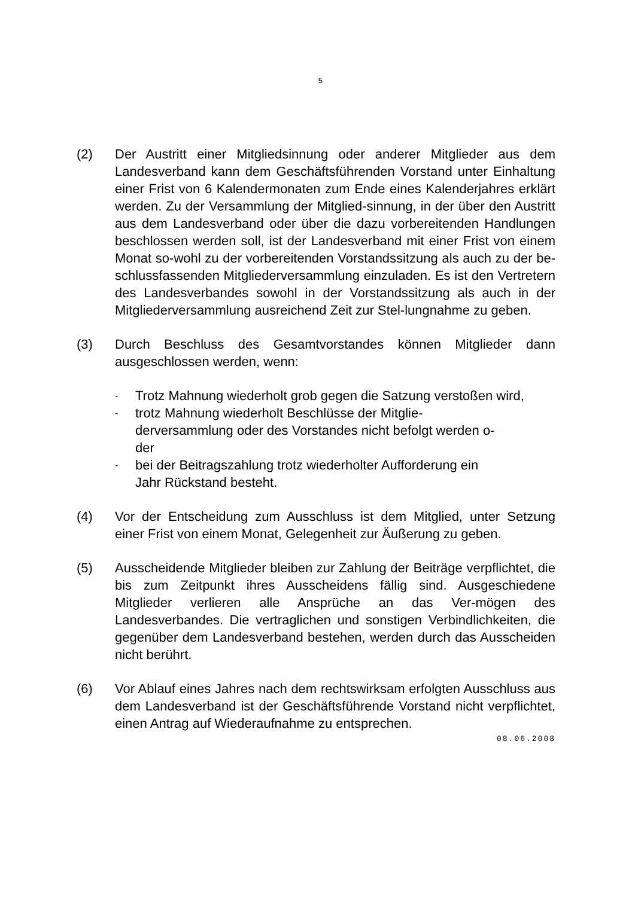5
(2) Der Austritt einer Mitgliedsinnung oder anderer Mitglieder aus dem Landesverband kann dem Geschäftsführenden Vorstand unter Einhaltung einer Frist von 6 Kalendermonaten zum Ende eines Kalenderjahres erklärt werden. Zu der Versammlung der Mitglied-sinnung, in der über den Austritt aus dem Landesverband oder über die dazu vorbereitenden Handlungen beschlossen werden soll, ist der Landesverband mit einer Frist von einem Monat so-wohl zu der vorbereitenden Vorstandssitzung als auch zu der be-schlussfassenden Mitgliederversammlung einzuladen. Es ist den Vertretern des Landesverbandes sowohl in der Vorstandssitzung als auch in der Mitgliederversammlung ausreichend Zeit zur Stel-lungnahme zu geben.
(3) Durch Beschluss des Gesamtvorstandes können Mitglieder dann ausgeschlossen werden, wenn:
-
Trotz Mahnung wiederholt grob gegen die Satzung verstoßen wird,
-
trotz Mahnung wiederholt Beschlüsse der Mitglie-
derversammlung oder des Vorstandes nicht befolgt werden o-
der
-
bei der Beitragszahlung trotz wiederholter Aufforderung ein
Jahr Rückstand besteht.
(4) Vor der Entscheidung zum Ausschluss ist dem Mitglied, unter Setzung einer Frist von einem Monat, Gelegenheit zur Äußerung zu geben.
(5) Ausscheidende Mitglieder bleiben zur Zahlung der Beiträge verpflichtet, die bis zum Zeitpunkt ihres Ausscheidens fällig sind. Ausgeschiedene Mitglieder verlieren alle Ansprüche an das Ver-mögen des Landesverbandes. Die vertraglichen und sonstigen Verbindlichkeiten, die gegenüber dem Landesverband bestehen, werden durch das Ausscheiden nicht berührt.
(6) Vor Ablauf eines Jahres nach dem rechtswirksam erfolgten Ausschluss aus dem Landesverband ist der Geschäftsführende Vorstand nicht verpflichtet, einen Antrag auf Wiederaufnahme zu entsprechen.
08.06.2008